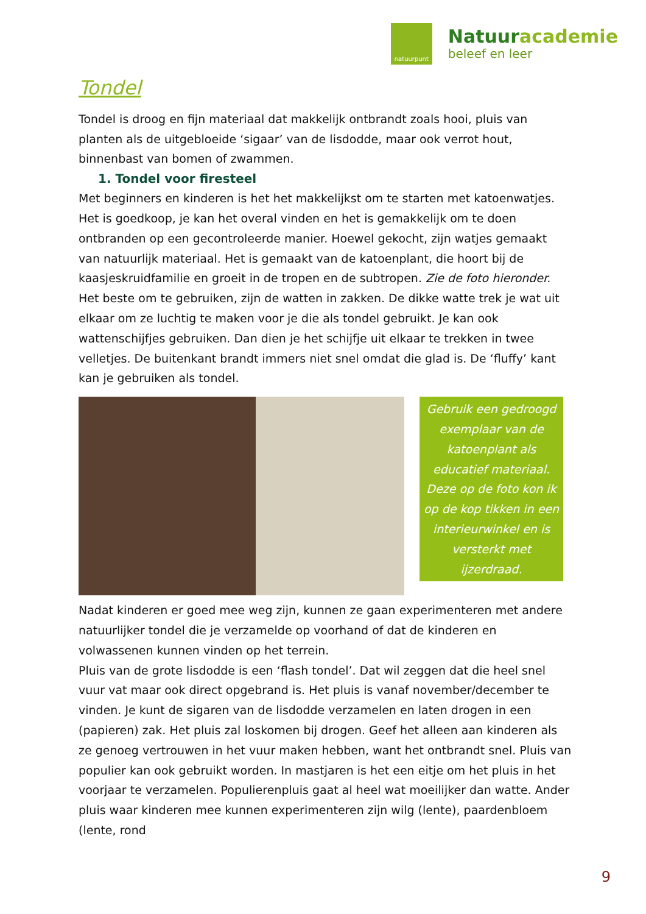natuurpunt
Natuuracademie
beleef en leer
Tondel
Tondel is droog en fijn materiaal dat makkelijk ontbrandt zoals hooi, pluis van planten als de uitgebloeide ‘sigaar’ van de lisdodde, maar ook verrot hout, binnenbast van bomen of zwammen.
1. Tondel voor firesteel
Met beginners en kinderen is het het makkelijkst om te starten met katoenwatjes. Het is goedkoop, je kan het overal vinden en het is gemakkelijk om te doen ontbranden op een gecontroleerde manier. Hoewel gekocht, zijn watjes gemaakt van natuurlijk materiaal. Het is gemaakt van de katoenplant, die hoort bij de kaasjeskruidfamilie en groeit in de tropen en de subtropen. Zie de foto hieronder. Het beste om te gebruiken, zijn de watten in zakken. De dikke watte trek je wat uit elkaar om ze luchtig te maken voor je die als tondel gebruikt. Je kan ook wattenschijfjes gebruiken. Dan dien je het schijfje uit elkaar te trekken in twee velletjes. De buitenkant brandt immers niet snel omdat die glad is. De ‘fluffy’ kant kan je gebruiken als tondel.
Gebruik een gedroogd exemplaar van de katoenplant als educatief materiaal. Deze op de foto kon ik op de kop tikken in een interieurwinkel en is versterkt met ijzerdraad.
Nadat kinderen er goed mee weg zijn, kunnen ze gaan experimenteren met andere natuurlijker tondel die je verzamelde op voorhand of dat de kinderen en volwassenen kunnen vinden op het terrein.
Pluis van de grote lisdodde is een ‘flash tondel’. Dat wil zeggen dat die heel snel vuur vat maar ook direct opgebrand is. Het pluis is vanaf november/december te vinden. Je kunt de sigaren van de lisdodde verzamelen en laten drogen in een (papieren) zak. Het pluis zal loskomen bij drogen. Geef het alleen aan kinderen als ze genoeg vertrouwen in het vuur maken hebben, want het ontbrandt snel. Pluis van populier kan ook gebruikt worden. In mastjaren is het een eitje om het pluis in het voorjaar te verzamelen. Populierenpluis gaat al heel wat moeilijker dan watte. Ander pluis waar kinderen mee kunnen experimenteren zijn wilg (lente), paardenbloem (lente, rond
9